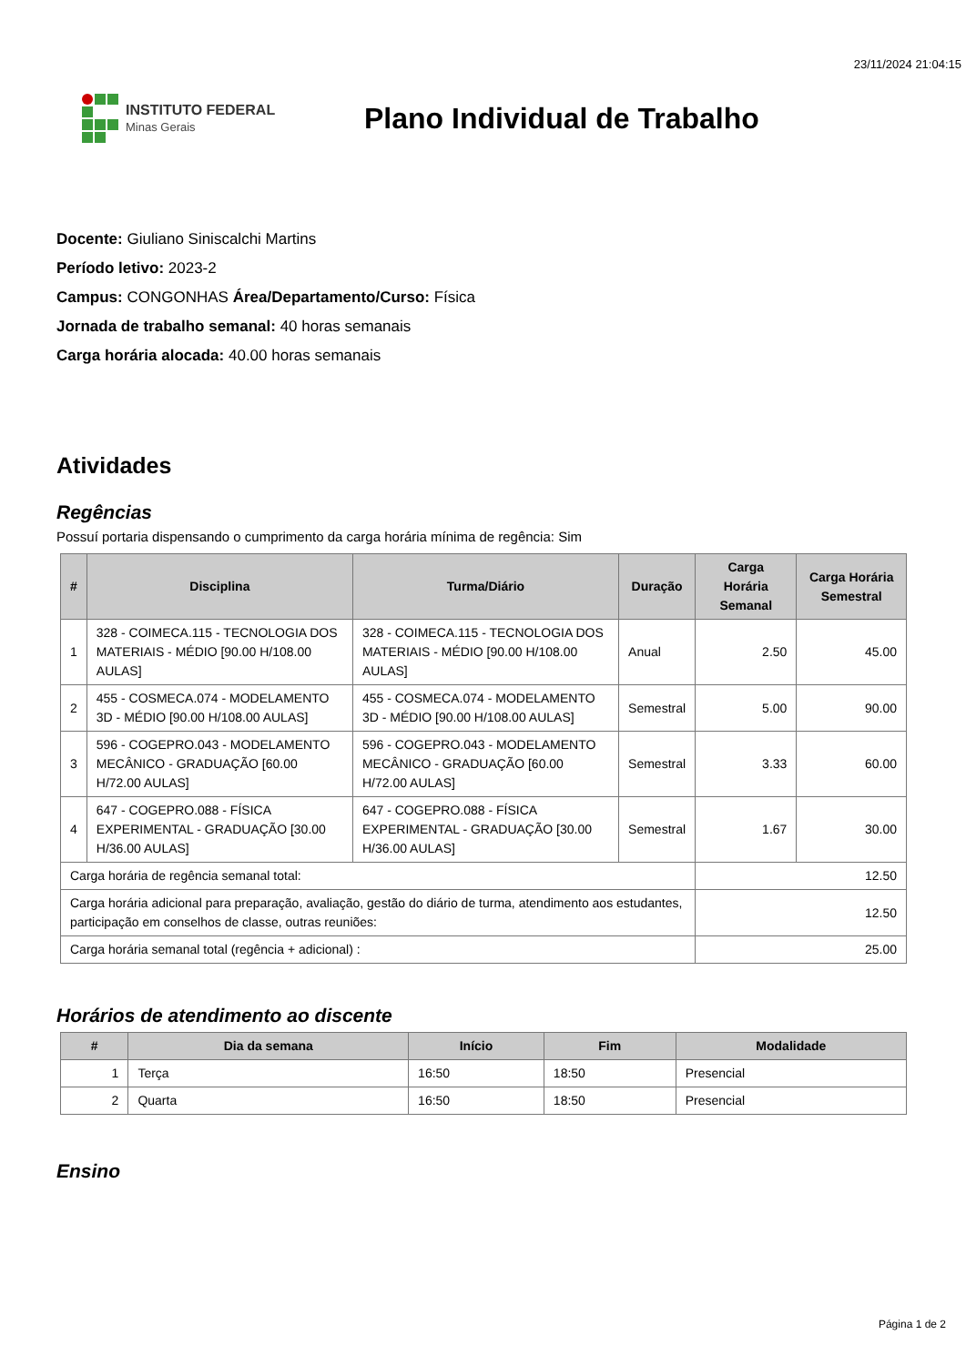23/11/2024 21:04:15
INSTITUTO FEDERAL
Minas Gerais
Plano Individual de Trabalho
Docente: Giuliano Siniscalchi Martins
Período letivo: 2023-2
Campus: CONGONHAS Área/Departamento/Curso: Física
Jornada de trabalho semanal: 40 horas semanais
Carga horária alocada: 40.00 horas semanais
Atividades
Regências
Possuí portaria dispensando o cumprimento da carga horária mínima de regência: Sim
| # | Disciplina | Turma/Diário | Duração | Carga Horária Semanal | Carga Horária Semestral |
| --- | --- | --- | --- | --- | --- |
| 1 | 328 - COIMECA.115 - TECNOLOGIA DOS MATERIAIS - MÉDIO [90.00 H/108.00 AULAS] | 328 - COIMECA.115 - TECNOLOGIA DOS MATERIAIS - MÉDIO [90.00 H/108.00 AULAS] | Anual | 2.50 | 45.00 |
| 2 | 455 - COSMECA.074 - MODELAMENTO 3D - MÉDIO [90.00 H/108.00 AULAS] | 455 - COSMECA.074 - MODELAMENTO 3D - MÉDIO [90.00 H/108.00 AULAS] | Semestral | 5.00 | 90.00 |
| 3 | 596 - COGEPRO.043 - MODELAMENTO MECÂNICO - GRADUAÇÃO [60.00 H/72.00 AULAS] | 596 - COGEPRO.043 - MODELAMENTO MECÂNICO - GRADUAÇÃO [60.00 H/72.00 AULAS] | Semestral | 3.33 | 60.00 |
| 4 | 647 - COGEPRO.088 - FÍSICA EXPERIMENTAL - GRADUAÇÃO [30.00 H/36.00 AULAS] | 647 - COGEPRO.088 - FÍSICA EXPERIMENTAL - GRADUAÇÃO [30.00 H/36.00 AULAS] | Semestral | 1.67 | 30.00 |
| Carga horária de regência semanal total: | | | | 12.50 | |
| Carga horária adicional para preparação, avaliação, gestão do diário de turma, atendimento aos estudantes, participação em conselhos de classe, outras reuniões: | | | | 12.50 | |
| Carga horária semanal total (regência + adicional) : | | | | 25.00 | |
Horários de atendimento ao discente
| # | Dia da semana | Início | Fim | Modalidade |
| --- | --- | --- | --- | --- |
| 1 | Terça | 16:50 | 18:50 | Presencial |
| 2 | Quarta | 16:50 | 18:50 | Presencial |
Ensino
Página 1 de 2